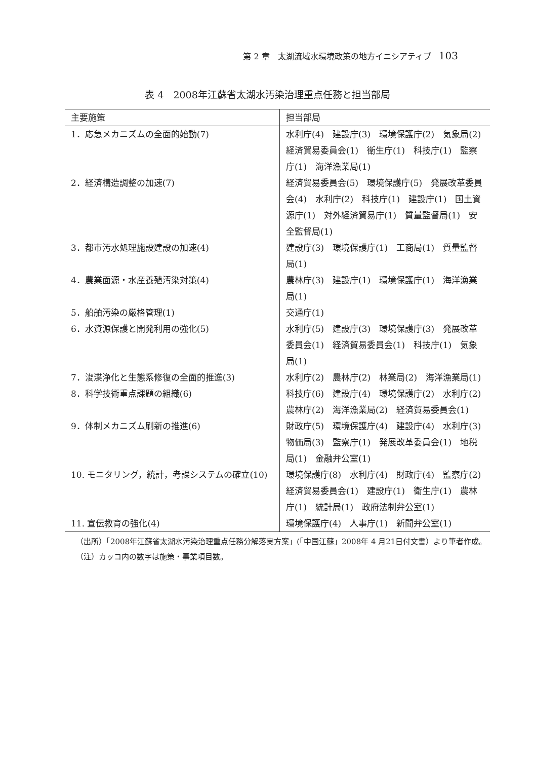第 2 章　太湖流域水環境政策の地方イニシアティブ 103
表 4　2008年江蘇省太湖水汚染治理重点任務と担当部局
| 主要施策 | 担当部局 |
| --- | --- |
| 1．応急メカニズムの全面的始動(7) | 水利庁(4) 建設庁(3) 環境保護庁(2) 気象局(2) 経済貿易委員会(1) 衛生庁(1) 科技庁(1) 監察庁(1) 海洋漁業局(1) |
| 2．経済構造調整の加速(7) | 経済貿易委員会(5) 環境保護庁(5) 発展改革委員会(4) 水利庁(2) 科技庁(1) 建設庁(1) 国土資源庁(1) 対外経済貿易庁(1) 質量監督局(1) 安全監督局(1) |
| 3．都市汚水処理施設建設の加速(4) | 建設庁(3) 環境保護庁(1) 工商局(1) 質量監督局(1) |
| 4．農業面源・水産養殖汚染対策(4) | 農林庁(3) 建設庁(1) 環境保護庁(1) 海洋漁業局(1) |
| 5．船舶汚染の厳格管理(1) | 交通庁(1) |
| 6．水資源保護と開発利用の強化(5) | 水利庁(5) 建設庁(3) 環境保護庁(3) 発展改革委員会(1) 経済貿易委員会(1) 科技庁(1) 気象局(1) |
| 7．浚渫浄化と生態系修復の全面的推進(3) | 水利庁(2) 農林庁(2) 林業局(2) 海洋漁業局(1) |
| 8．科学技術重点課題の組織(6) | 科技庁(6) 建設庁(4) 環境保護庁(2) 水利庁(2) 農林庁(2) 海洋漁業局(2) 経済貿易委員会(1) |
| 9．体制メカニズム刷新の推進(6) | 財政庁(5) 環境保護庁(4) 建設庁(4) 水利庁(3) 物価局(3) 監察庁(1) 発展改革委員会(1) 地税局(1) 金融弁公室(1) |
| 10. モニタリング，統計，考課システムの確立(10) | 環境保護庁(8) 水利庁(4) 財政庁(4) 監察庁(2) 経済貿易委員会(1) 建設庁(1) 衛生庁(1) 農林庁(1) 統計局(1) 政府法制弁公室(1) |
| 11. 宣伝教育の強化(4) | 環境保護庁(4) 人事庁(1) 新聞弁公室(1) |
（出所）「2008年江蘇省太湖水汚染治理重点任務分解落実方案」(「中国江蘇」2008年 4 月21日付文書）より筆者作成。
（注）カッコ内の数字は施策・事業項目数。